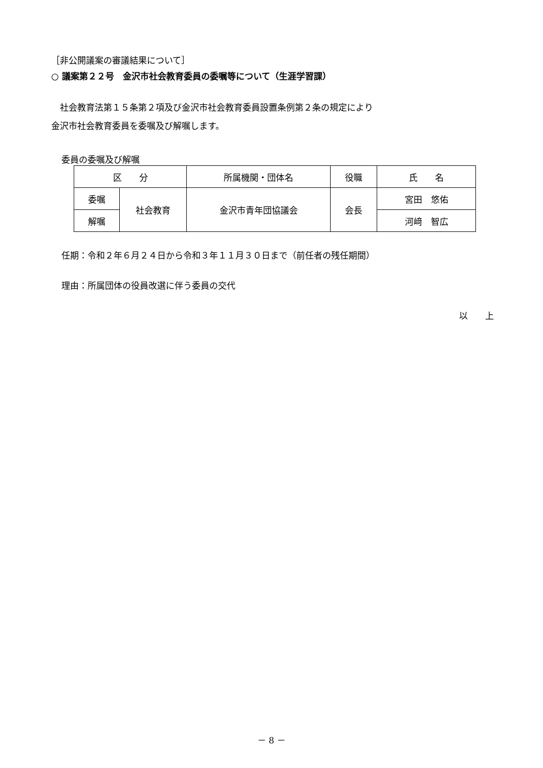［非公開議案の審議結果について］
○ 議案第２２号　金沢市社会教育委員の委嘱等について（生涯学習課）
　社会教育法第１５条第２項及び金沢市社会教育委員設置条例第２条の規定により
金沢市社会教育委員を委嘱及び解嘱します。
委員の委嘱及び解嘱
| 区 分 | | 所属機関・団体名 | 役職 | 氏 名 |
| --- | --- | --- | --- | --- |
| 委嘱 | 社会教育 | 金沢市青年団協議会 | 会長 | 宮田 悠佑 |
| 解嘱 | | | | 河﨑 智広 |
任期：令和２年６月２４日から令和３年１１月３０日まで（前任者の残任期間）
理由：所属団体の役員改選に伴う委員の交代
以　　上
－ 8 －